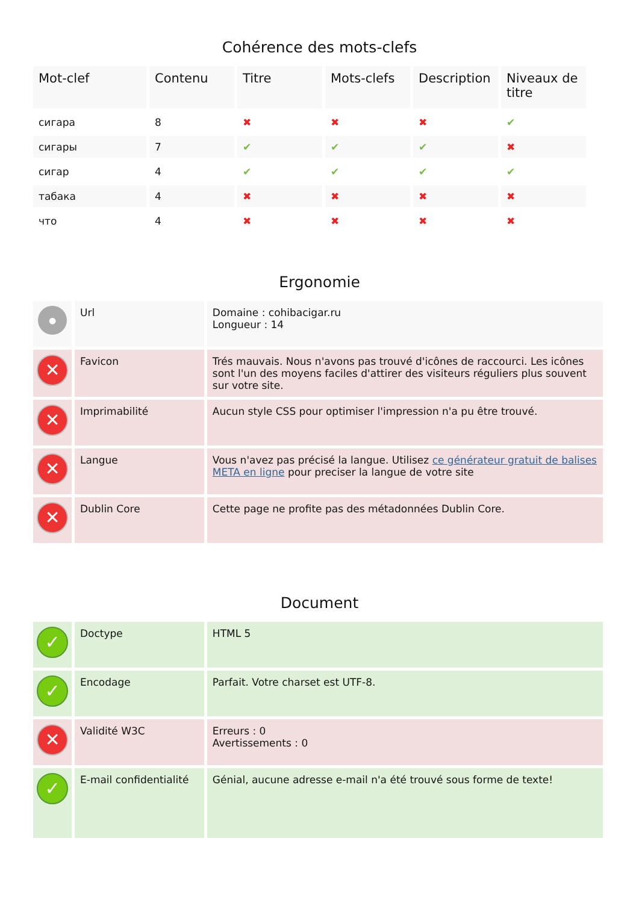Cohérence des mots-clefs
| Mot-clef | Contenu | Titre | Mots-clefs | Description | Niveaux de titre |
| --- | --- | --- | --- | --- | --- |
| сигара | 8 | ✖ | ✖ | ✖ | ✔ |
| сигары | 7 | ✔ | ✔ | ✔ | ✖ |
| сигар | 4 | ✔ | ✔ | ✔ | ✔ |
| табака | 4 | ✖ | ✖ | ✖ | ✖ |
| что | 4 | ✖ | ✖ | ✖ | ✖ |
Ergonomie
| ● | Url | Domaine : cohibacigar.ru Longueur : 14 |
| ✕ | Favicon | Trés mauvais. Nous n'avons pas trouvé d'icônes de raccourci. Les icônes sont l'un des moyens faciles d'attirer des visiteurs réguliers plus souvent sur votre site. |
| ✕ | Imprimabilité | Aucun style CSS pour optimiser l'impression n'a pu être trouvé. |
| ✕ | Langue | Vous n'avez pas précisé la langue. Utilisez ce générateur gratuit de balises META en ligne pour preciser la langue de votre site |
| ✕ | Dublin Core | Cette page ne profite pas des métadonnées Dublin Core. |
Document
| ✓ | Doctype | HTML 5 |
| ✓ | Encodage | Parfait. Votre charset est UTF-8. |
| ✕ | Validité W3C | Erreurs : 0 Avertissements : 0 |
| ✓ | E-mail confidentialité | Génial, aucune adresse e-mail n'a été trouvé sous forme de texte! |